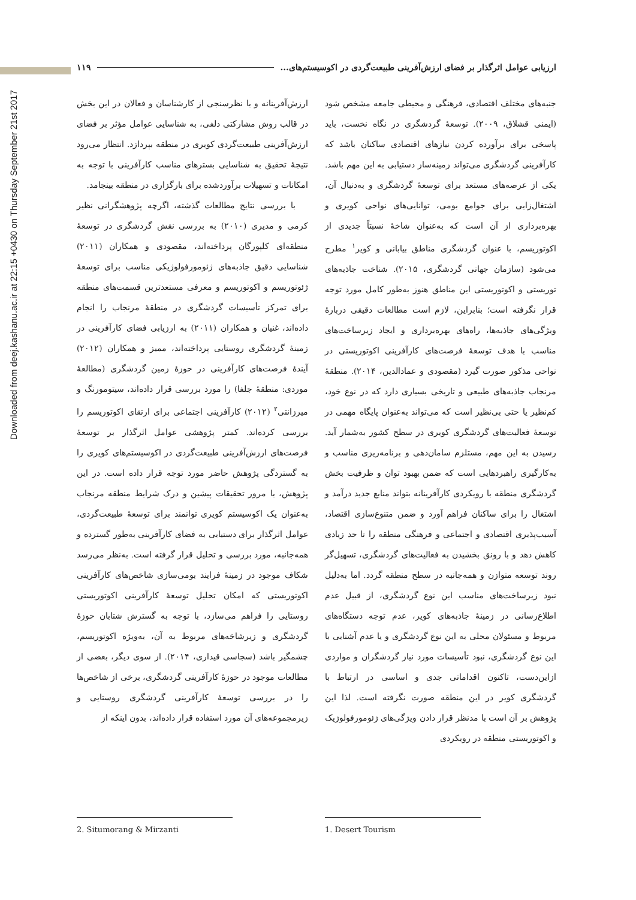Downloaded from deej.kashanu.ac.ir at 22:15 +0430 on Thursday September 21st 2017
ارزیابی عوامل اثرگذار بر فضای ارزش‌آفرینی طبیعت‌گردی در اکوسیستم‌های... ۱۱۹
جنبه‌های مختلف اقتصادی، فرهنگی و محیطی جامعه مشخص شود (ایمنی قشلاق، ۲۰۰۹). توسعهٔ گردشگری در نگاه نخست، باید پاسخی برای برآورده کردن نیازهای اقتصادی ساکنان باشد که کارآفرینی گردشگری می‌تواند زمینه‌ساز دستیابی به این مهم باشد. یکی از عرصه‌های مستعد برای توسعهٔ گردشگری و به‌دنبال آن، اشتغال‌زایی برای جوامع بومی، توانایی‌های نواحی کویری و بهره‌برداری از آن است که به‌عنوان شاخهٔ نسبتاً جدیدی از اکوتوریسم، با عنوان گردشگری مناطق بیابانی و کویر<sup>۱</sup> مطرح می‌شود (سازمان جهانی گردشگری، ۲۰۱۵). شناخت جاذبه‌های توریستی و اکوتوریستی این مناطق هنوز به‌طور کامل مورد توجه قرار نگرفته است؛ بنابراین، لازم است مطالعات دقیقی دربارهٔ ویژگی‌های جاذبه‌ها، راه‌های بهره‌برداری و ایجاد زیرساخت‌های مناسب با هدف توسعهٔ فرصت‌های کارآفرینی اکوتوریستی در نواحی مذکور صورت گیرد (مقصودی و عمادالدین، ۲۰۱۴). منطقهٔ مرنجاب جاذبه‌های طبیعی و تاریخی بسیاری دارد که در نوع خود، کم‌نظیر یا حتی بی‌نظیر است که می‌تواند به‌عنوان پایگاه مهمی در توسعهٔ فعالیت‌های گردشگری کویری در سطح کشور به‌شمار آید. رسیدن به این مهم، مستلزم سامان‌دهی و برنامه‌ریزی مناسب و به‌کارگیری راهبردهایی است که ضمن بهبود توان و ظرفیت بخش گردشگری منطقه با رویکردی کارآفرینانه بتواند منابع جدید درآمد و اشتغال را برای ساکنان فراهم آورد و ضمن متنوع‌سازی اقتصاد، آسیب‌پذیری اقتصادی و اجتماعی و فرهنگی منطقه را تا حد زیادی کاهش دهد و با رونق بخشیدن به فعالیت‌های گردشگری، تسهیل‌گر روند توسعه متوازن و همه‌جانبه در سطح منطقه گردد. اما به‌دلیل نبود زیرساخت‌های مناسب این نوع گردشگری، از قبیل عدم اطلاع‌رسانی در زمینهٔ جاذبه‌های کویر، عدم توجه دستگاه‌های مربوط و مسئولان محلی به این نوع گردشگری و یا عدم آشنایی با این نوع گردشگری، نبود تأسیسات مورد نیاز گردشگران و مواردی ازاین‌دست، تاکنون اقداماتی جدی و اساسی در ارتباط با گردشگری کویر در این منطقه صورت نگرفته است. لذا این پژوهش بر آن است با مدنظر قرار دادن ویژگی‌های ژئومورفولوژیک و اکوتوریستی منطقه در رویکردی
ارزش‌آفرینانه و با نظرسنجی از کارشناسان و فعالان در این بخش در قالب روش مشارکتی دلفی، به شناسایی عوامل مؤثر بر فضای ارزش‌آفرینی طبیعت‌گردی کویری در منطقه بپردازد. انتظار می‌رود نتیجهٔ تحقیق به شناسایی بسترهای مناسب کارآفرینی با توجه به امکانات و تسهیلات برآوردشده برای بارگزاری در منطقه بینجامد.
با بررسی نتایج مطالعات گذشته، اگرچه پژوهشگرانی نظیر کرمی و مدیری (۲۰۱۰) به بررسی نقش گردشگری در توسعهٔ منطقه‌ای کلپورگان پرداخته‌اند، مقصودی و همکاران (۲۰۱۱) شناسایی دقیق جاذبه‌های ژئومورفولوژیکی مناسب برای توسعهٔ ژئوتوریسم و اکوتوریسم و معرفی مستعدترین قسمت‌های منطقه برای تمرکز تأسیسات گردشگری در منطقهٔ مرنجاب را انجام داده‌اند، غنیان و همکاران (۲۰۱۱) به ارزیابی فضای کارآفرینی در زمینهٔ گردشگری روستایی پرداخته‌اند، ممیز و همکاران (۲۰۱۲) آیندهٔ فرصت‌های کارآفرینی در حوزهٔ زمین گردشگری (مطالعهٔ موردی: منطقهٔ جلفا) را مورد بررسی قرار داده‌اند، سیتومورنگ و میرزانتی<sup>۲</sup> (۲۰۱۲) کارآفرینی اجتماعی برای ارتقای اکوتوریسم را بررسی کرده‌اند. کمتر پژوهشی عوامل اثرگذار بر توسعهٔ فرصت‌های ارزش‌آفرینی طبیعت‌گردی در اکوسیستم‌های کویری را به گستردگی پژوهش حاضر مورد توجه قرار داده است. در این پژوهش، با مرور تحقیقات پیشین و درک شرایط منطقه مرنجاب به‌عنوان یک اکوسیستم کویری توانمند برای توسعهٔ طبیعت‌گردی، عوامل اثرگذار برای دستیابی به فضای کارآفرینی به‌طور گسترده و همه‌جانبه، مورد بررسی و تحلیل قرار گرفته است. به‌نظر می‌رسد شکاف موجود در زمینهٔ فرایند بومی‌سازی شاخص‌های کارآفرینی اکوتوریستی که امکان تحلیل توسعهٔ کارآفرینی اکوتوریستی روستایی را فراهم می‌سازد، با توجه به گسترش شتابان حوزهٔ گردشگری و زیرشاخه‌های مربوط به آن، به‌ویژه اکوتوریسم، چشمگیر باشد (سجاسی قیداری، ۲۰۱۴). از سوی دیگر، بعضی از مطالعات موجود در حوزهٔ کارآفرینی گردشگری، برخی از شاخص‌ها را در بررسی توسعهٔ کارآفرینی گردشگری روستایی و زیرمجموعه‌های آن مورد استفاده قرار داده‌اند، بدون اینکه از
1. Desert Tourism 2. Situmorang & Mirzanti